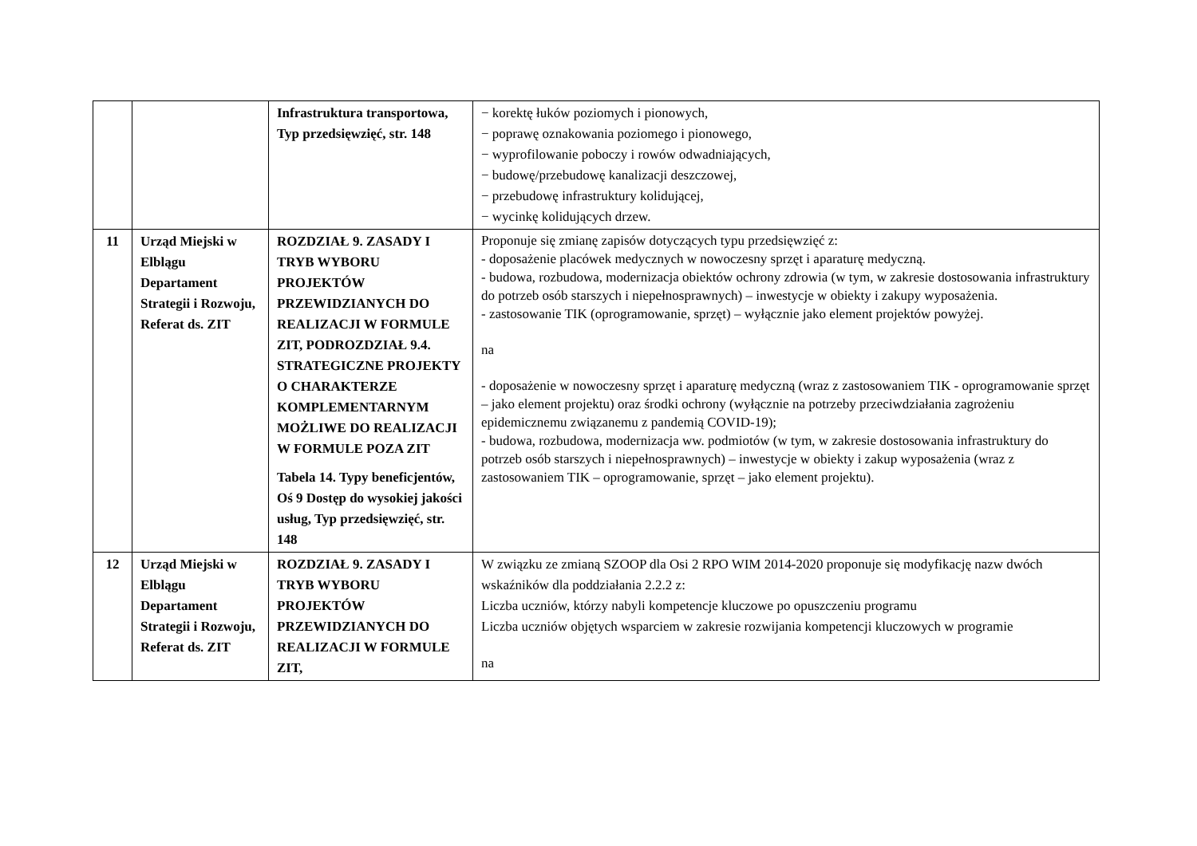| | | Infrastruktura transportowa, Typ przedsięwzięć, str. 148 | − korektę łuków poziomych i pionowych, − poprawę oznakowania poziomego i pionowego, − wyprofilowanie poboczy i rowów odwadniających, − budowę/przebudowę kanalizacji deszczowej, − przebudowę infrastruktury kolidującej, − wycinkę kolidujących drzew. |
| 11 | Urząd Miejski w Elblągu Departament Strategii i Rozwoju, Referat ds. ZIT | ROZDZIAŁ 9. ZASADY I TRYB WYBORU PROJEKTÓW PRZEWIDZIANYCH DO REALIZACJI W FORMULE ZIT, PODROZDZIAŁ 9.4. STRATEGICZNE PROJEKTY O CHARAKTERZE KOMPLEMENTARNYM MOŻLIWE DO REALIZACJI W FORMULE POZA ZIT Tabela 14. Typy beneficjentów, Oś 9 Dostęp do wysokiej jakości usług, Typ przedsięwzięć, str. 148 | Proponuje się zmianę zapisów dotyczących typu przedsięwzięć z: - doposażenie placówek medycznych w nowoczesny sprzęt i aparaturę medyczną. - budowa, rozbudowa, modernizacja obiektów ochrony zdrowia (w tym, w zakresie dostosowania infrastruktury do potrzeb osób starszych i niepełnosprawnych) – inwestycje w obiekty i zakupy wyposażenia. - zastosowanie TIK (oprogramowanie, sprzęt) – wyłącznie jako element projektów powyżej. na - doposażenie w nowoczesny sprzęt i aparaturę medyczną (wraz z zastosowaniem TIK - oprogramowanie sprzęt – jako element projektu) oraz środki ochrony (wyłącznie na potrzeby przeciwdziałania zagrożeniu epidemicznemu związanemu z pandemią COVID-19); - budowa, rozbudowa, modernizacja ww. podmiotów (w tym, w zakresie dostosowania infrastruktury do potrzeb osób starszych i niepełnosprawnych) – inwestycje w obiekty i zakup wyposażenia (wraz z zastosowaniem TIK – oprogramowanie, sprzęt – jako element projektu). |
| 12 | Urząd Miejski w Elblągu Departament Strategii i Rozwoju, Referat ds. ZIT | ROZDZIAŁ 9. ZASADY I TRYB WYBORU PROJEKTÓW PRZEWIDZIANYCH DO REALIZACJI W FORMULE ZIT, | W związku ze zmianą SZOOP dla Osi 2 RPO WIM 2014-2020 proponuje się modyfikację nazw dwóch wskaźników dla poddziałania 2.2.2 z: Liczba uczniów, którzy nabyli kompetencje kluczowe po opuszczeniu programu Liczba uczniów objętych wsparciem w zakresie rozwijania kompetencji kluczowych w programie na |